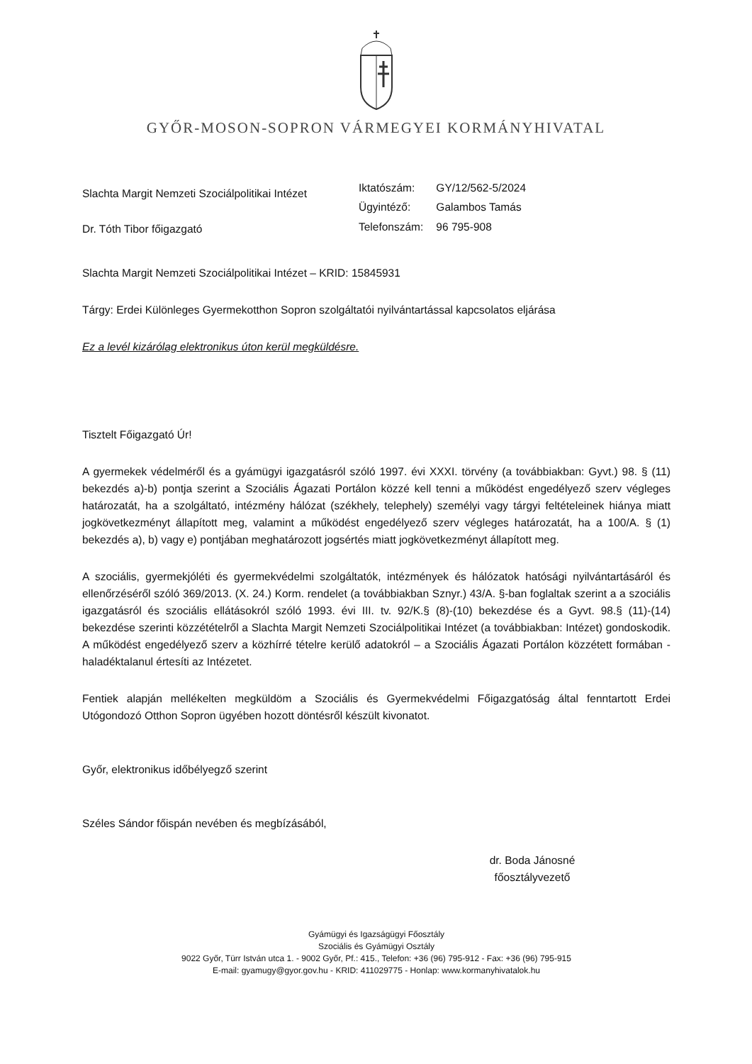GYŐR-MOSON-SOPRON VÁRMEGYEI KORMÁNYHIVATAL
Slachta Margit Nemzeti Szociálpolitikai Intézet
Dr. Tóth Tibor főigazgató
| Iktatószám: | GY/12/562-5/2024 |
| Ügyintéző: | Galambos Tamás |
| Telefonszám: | 96 795-908 |
Slachta Margit Nemzeti Szociálpolitikai Intézet – KRID: 15845931
Tárgy: Erdei Különleges Gyermekotthon Sopron szolgáltatói nyilvántartással kapcsolatos eljárása
Ez a levél kizárólag elektronikus úton kerül megküldésre.
Tisztelt Főigazgató Úr!
A gyermekek védelméről és a gyámügyi igazgatásról szóló 1997. évi XXXI. törvény (a továbbiakban: Gyvt.) 98. § (11) bekezdés a)-b) pontja szerint a Szociális Ágazati Portálon közzé kell tenni a működést engedélyező szerv végleges határozatát, ha a szolgáltató, intézmény hálózat (székhely, telephely) személyi vagy tárgyi feltételeinek hiánya miatt jogkövetkezményt állapított meg, valamint a működést engedélyező szerv végleges határozatát, ha a 100/A. § (1) bekezdés a), b) vagy e) pontjában meghatározott jogsértés miatt jogkövetkezményt állapított meg.
A szociális, gyermekjóléti és gyermekvédelmi szolgáltatók, intézmények és hálózatok hatósági nyilvántartásáról és ellenőrzéséről szóló 369/2013. (X. 24.) Korm. rendelet (a továbbiakban Sznyr.) 43/A. §-ban foglaltak szerint a a szociális igazgatásról és szociális ellátásokról szóló 1993. évi III. tv. 92/K.§ (8)-(10) bekezdése és a Gyvt. 98.§ (11)-(14) bekezdése szerinti közzétételről a Slachta Margit Nemzeti Szociálpolitikai Intézet (a továbbiakban: Intézet) gondoskodik. A működést engedélyező szerv a közhírré tételre kerülő adatokról – a Szociális Ágazati Portálon közzétett formában - haladéktalanul értesíti az Intézetet.
Fentiek alapján mellékelten megküldöm a Szociális és Gyermekvédelmi Főigazgatóság által fenntartott Erdei Utógondozó Otthon Sopron ügyében hozott döntésről készült kivonatot.
Győr, elektronikus időbélyegző szerint
Széles Sándor főispán nevében és megbízásából,
dr. Boda Jánosné
főosztályvezető
Gyámügyi és Igazságügyi Főosztály
Szociális és Gyámügyi Osztály
9022 Győr, Türr István utca 1. - 9002 Győr, Pf.: 415., Telefon: +36 (96) 795-912 - Fax: +36 (96) 795-915
E-mail: gyamugy@gyor.gov.hu - KRID: 411029775 - Honlap: www.kormanyhivatalok.hu